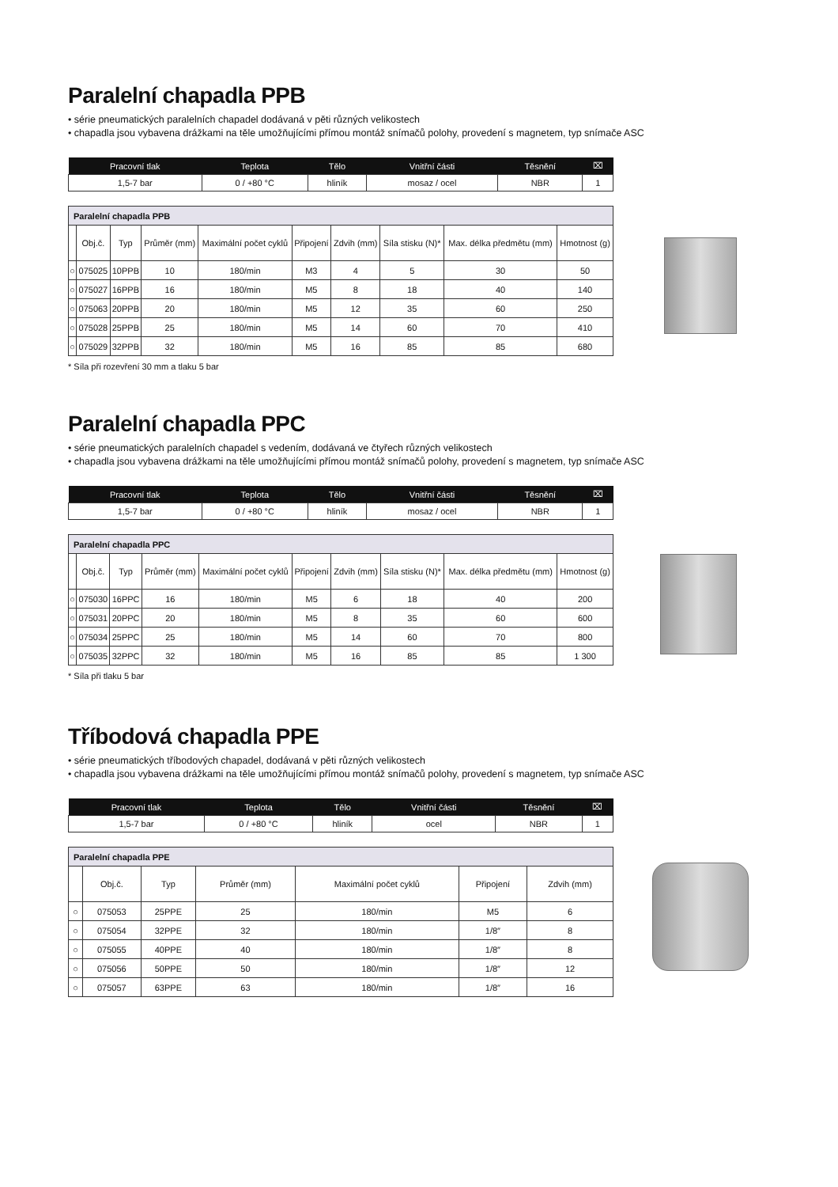Paralelní chapadla PPB
• série pneumatických paralelních chapadel dodávaná v pěti různých velikostech
• chapadla jsou vybavena drážkami na těle umožňujícími přímou montáž snímačů polohy, provedení s magnetem, typ snímače ASC
| Pracovní tlak | Teplota | Tělo | Vnitřní části | Těsnění | ⌧ |
| --- | --- | --- | --- | --- | --- |
| 1,5-7 bar | 0 / +80 °C | hliník | mosaz / ocel | NBR | 1 |
| Paralelní chapadla PPB | | | | | | | | | |
| | Obj.č. | Typ | Průměr (mm) | Maximální počet cyklů | Připojení | Zdvih (mm) | Síla stisku (N)* | Max. délka předmětu (mm) | Hmotnost (g) |
| ○ | 075025 | 10PPB | 10 | 180/min | M3 | 4 | 5 | 30 | 50 |
| ○ | 075027 | 16PPB | 16 | 180/min | M5 | 8 | 18 | 40 | 140 |
| ○ | 075063 | 20PPB | 20 | 180/min | M5 | 12 | 35 | 60 | 250 |
| ○ | 075028 | 25PPB | 25 | 180/min | M5 | 14 | 60 | 70 | 410 |
| ○ | 075029 | 32PPB | 32 | 180/min | M5 | 16 | 85 | 85 | 680 |
* Síla při rozevření 30 mm a tlaku 5 bar
Paralelní chapadla PPC
• série pneumatických paralelních chapadel s vedením, dodávaná ve čtyřech různých velikostech
• chapadla jsou vybavena drážkami na těle umožňujícími přímou montáž snímačů polohy, provedení s magnetem, typ snímače ASC
| Pracovní tlak | Teplota | Tělo | Vnitřní části | Těsnění | ⌧ |
| --- | --- | --- | --- | --- | --- |
| 1,5-7 bar | 0 / +80 °C | hliník | mosaz / ocel | NBR | 1 |
| Paralelní chapadla PPC | | | | | | | | | |
| | Obj.č. | Typ | Průměr (mm) | Maximální počet cyklů | Připojení | Zdvih (mm) | Síla stisku (N)* | Max. délka předmětu (mm) | Hmotnost (g) |
| ○ | 075030 | 16PPC | 16 | 180/min | M5 | 6 | 18 | 40 | 200 |
| ○ | 075031 | 20PPC | 20 | 180/min | M5 | 8 | 35 | 60 | 600 |
| ○ | 075034 | 25PPC | 25 | 180/min | M5 | 14 | 60 | 70 | 800 |
| ○ | 075035 | 32PPC | 32 | 180/min | M5 | 16 | 85 | 85 | 1 300 |
* Síla při tlaku 5 bar
Tříbodová chapadla PPE
• série pneumatických tříbodových chapadel, dodávaná v pěti různých velikostech
• chapadla jsou vybavena drážkami na těle umožňujícími přímou montáž snímačů polohy, provedení s magnetem, typ snímače ASC
| Pracovní tlak | Teplota | Tělo | Vnitřní části | Těsnění | ⌧ |
| --- | --- | --- | --- | --- | --- |
| 1,5-7 bar | 0 / +80 °C | hliník | ocel | NBR | 1 |
| Paralelní chapadla PPE | | | | | | |
| | Obj.č. | Typ | Průměr (mm) | Maximální počet cyklů | Připojení | Zdvih (mm) |
| ○ | 075053 | 25PPE | 25 | 180/min | M5 | 6 |
| ○ | 075054 | 32PPE | 32 | 180/min | 1/8″ | 8 |
| ○ | 075055 | 40PPE | 40 | 180/min | 1/8″ | 8 |
| ○ | 075056 | 50PPE | 50 | 180/min | 1/8″ | 12 |
| ○ | 075057 | 63PPE | 63 | 180/min | 1/8″ | 16 |